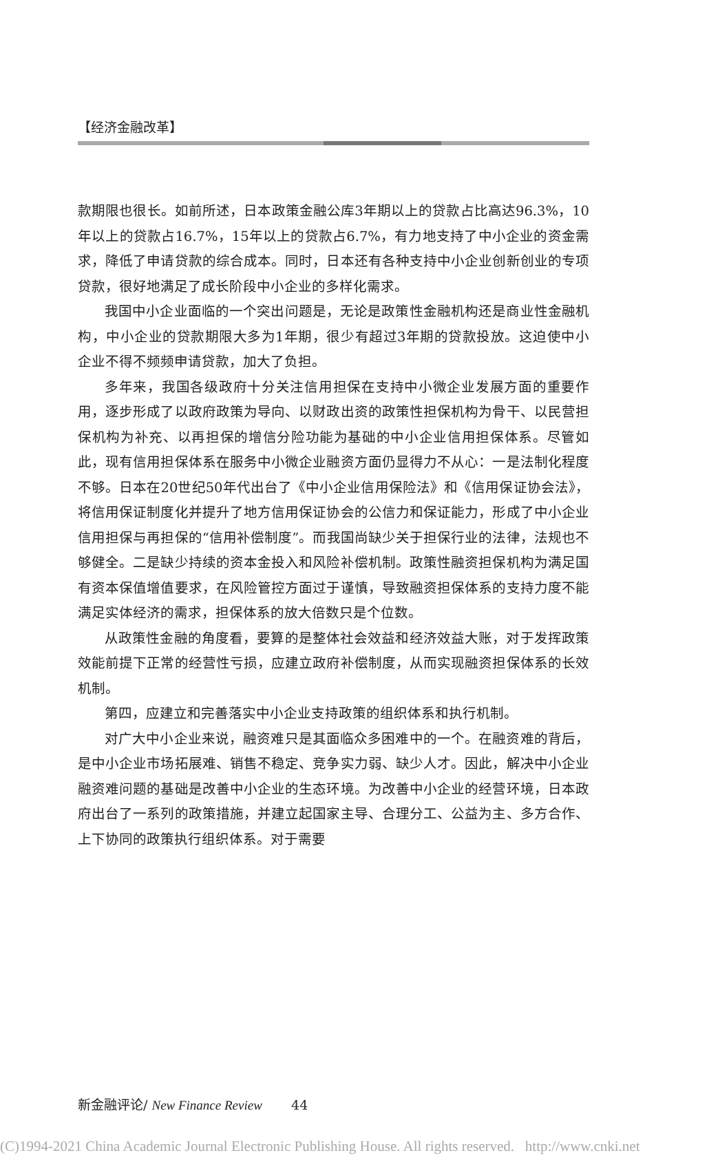【经济金融改革】
款期限也很长。如前所述，日本政策金融公库3年期以上的贷款占比高达96.3%，10年以上的贷款占16.7%，15年以上的贷款占6.7%，有力地支持了中小企业的资金需求，降低了申请贷款的综合成本。同时，日本还有各种支持中小企业创新创业的专项贷款，很好地满足了成长阶段中小企业的多样化需求。
我国中小企业面临的一个突出问题是，无论是政策性金融机构还是商业性金融机构，中小企业的贷款期限大多为1年期，很少有超过3年期的贷款投放。这迫使中小企业不得不频频申请贷款，加大了负担。
多年来，我国各级政府十分关注信用担保在支持中小微企业发展方面的重要作用，逐步形成了以政府政策为导向、以财政出资的政策性担保机构为骨干、以民营担保机构为补充、以再担保的增信分险功能为基础的中小企业信用担保体系。尽管如此，现有信用担保体系在服务中小微企业融资方面仍显得力不从心：一是法制化程度不够。日本在20世纪50年代出台了《中小企业信用保险法》和《信用保证协会法》，将信用保证制度化并提升了地方信用保证协会的公信力和保证能力，形成了中小企业信用担保与再担保的“信用补偿制度”。而我国尚缺少关于担保行业的法律，法规也不够健全。二是缺少持续的资本金投入和风险补偿机制。政策性融资担保机构为满足国有资本保值增值要求，在风险管控方面过于谨慎，导致融资担保体系的支持力度不能满足实体经济的需求，担保体系的放大倍数只是个位数。
从政策性金融的角度看，要算的是整体社会效益和经济效益大账，对于发挥政策效能前提下正常的经营性亏损，应建立政府补偿制度，从而实现融资担保体系的长效机制。
第四，应建立和完善落实中小企业支持政策的组织体系和执行机制。
对广大中小企业来说，融资难只是其面临众多困难中的一个。在融资难的背后，是中小企业市场拓展难、销售不稳定、竞争实力弱、缺少人才。因此，解决中小企业融资难问题的基础是改善中小企业的生态环境。为改善中小企业的经营环境，日本政府出台了一系列的政策措施，并建立起国家主导、合理分工、公益为主、多方合作、上下协同的政策执行组织体系。对于需要
新金融评论/ New Finance Review 44
(C)1994-2021 China Academic Journal Electronic Publishing House. All rights reserved. http://www.cnki.net